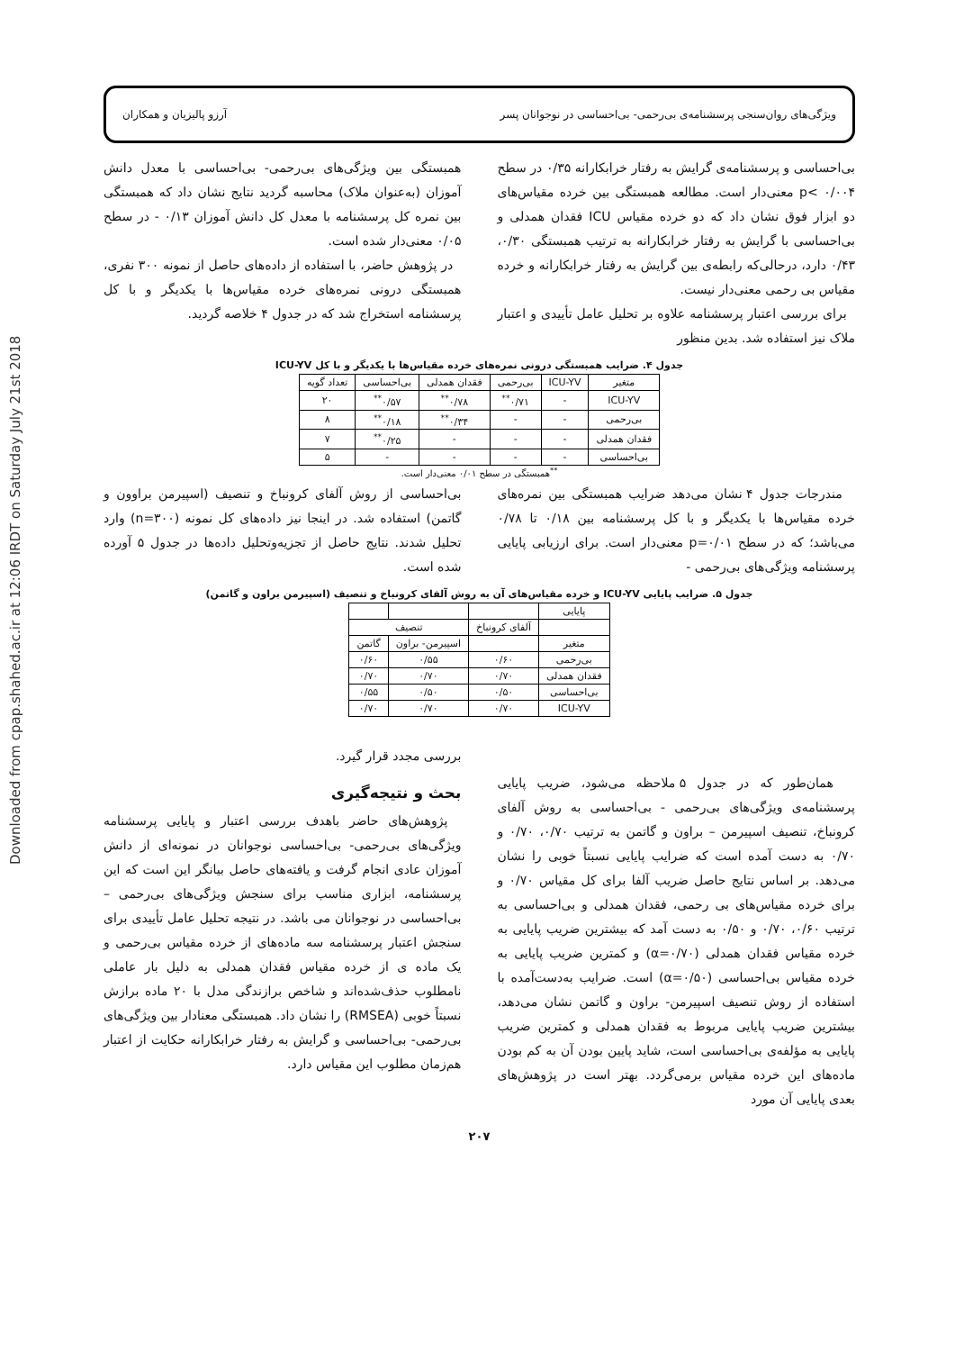Downloaded from cpap.shahed.ac.ir at 12:06 IRDT on Saturday July 21st 2018
ویژگی‌های روان‌سنجی پرسشنامه‌ی بی‌رحمی- بی‌احساسی در نوجوانان پسر آرزو پالیزیان و همکاران
بی‌احساسی و پرسشنامه‌ی گرایش به رفتار خرابکارانه ۰/۳۵ در سطح ۰/۰۰۴ >p معنی‌دار است. مطالعه همبستگی بین خرده مقیاس‌های دو ابزار فوق نشان داد که دو خرده مقیاس ICU فقدان همدلی و بی‌احساسی با گرایش به رفتار خرابکارانه به ترتیب همبستگی ۰/۳۰، ۰/۴۳ دارد، درحالی‌که رابطه‌ی بین گرایش به رفتار خرابکارانه و خرده مقیاس بی رحمی معنی‌دار نیست.
برای بررسی اعتبار پرسشنامه علاوه بر تحلیل عامل تأییدی و اعتبار ملاک نیز استفاده شد. بدین منظور
همبستگی بین ویژگی‌های بی‌رحمی- بی‌احساسی با معدل دانش آموزان (به‌عنوان ملاک) محاسبه گردید نتایج نشان داد که همبستگی بین نمره کل پرسشنامه با معدل کل دانش آموزان ۰/۱۳ - در سطح ۰/۰۵ معنی‌دار شده است.
در پژوهش حاضر، با استفاده از داده‌های حاصل از نمونه ۳۰۰ نفری، همبستگی درونی نمره‌های خرده مقیاس‌ها با یکدیگر و با کل پرسشنامه استخراج شد که در جدول ۴ خلاصه گردید.
جدول ۴. ضرایب همبستگی درونی نمره‌های خرده مقیاس‌ها با یکدیگر و با کل ICU-YV
| متغیر | ICU-YV | بی‌رحمی | فقدان همدلی | بی‌احساسی | تعداد گویه |
| --- | --- | --- | --- | --- | --- |
| ICU-YV | - | ۰/۷۱<sup>**</sup> | ۰/۷۸<sup>**</sup> | ۰/۵۷<sup>**</sup> | ۲۰ |
| بی‌رحمی | - | - | ۰/۳۴<sup>**</sup> | ۰/۱۸<sup>**</sup> | ۸ |
| فقدان همدلی | - | - | - | ۰/۲۵<sup>**</sup> | ۷ |
| بی‌احساسی | - | - | - | - | ۵ |
<sup>**</sup> همبستگی در سطح ۰/۰۱ معنی‌دار است.
مندرجات جدول ۴ نشان می‌دهد ضرایب همبستگی بین نمره‌های خرده مقیاس‌ها با یکدیگر و با کل پرسشنامه بین ۰/۱۸ تا ۰/۷۸ می‌باشد؛ که در سطح p=۰/۰۱ معنی‌دار است. برای ارزیابی پایایی پرسشنامه ویژگی‌های بی‌رحمی -
بی‌احساسی از روش آلفای کرونباخ و تنصیف (اسپیرمن براوون و گاتمن) استفاده شد. در اینجا نیز داده‌های کل نمونه (n=۳۰۰) وارد تحلیل شدند. نتایج حاصل از تجزیه‌وتحلیل داده‌ها در جدول ۵ آورده شده است.
جدول ۵. ضرایب پایایی ICU-YV و خرده مقیاس‌های آن به روش آلفای کرونباخ و تنصیف (اسپیرمن براون و گاتمن)
| پایایی | | | |
| | آلفای کرونباخ | تنصیف | |
| متغیر | | اسپیرمن- براون | گاتمن |
| بی‌رحمی | ۰/۶۰ | ۰/۵۵ | ۰/۶۰ |
| فقدان همدلی | ۰/۷۰ | ۰/۷۰ | ۰/۷۰ |
| بی‌احساسی | ۰/۵۰ | ۰/۵۰ | ۰/۵۵ |
| ICU-YV | ۰/۷۰ | ۰/۷۰ | ۰/۷۰ |
همان‌طور که در جدول ۵ ملاحظه می‌شود، ضریب پایایی پرسشنامه‌ی ویژگی‌های بی‌رحمی - بی‌احساسی به روش آلفای کرونباخ، تنصیف اسپیرمن – براون و گاتمن به ترتیب ۰/۷۰، ۰/۷۰ و ۰/۷۰ به دست آمده است که ضرایب پایایی نسبتاً خوبی را نشان می‌دهد. بر اساس نتایج حاصل ضریب آلفا برای کل مقیاس ۰/۷۰ و برای خرده مقیاس‌های بی رحمی، فقدان همدلی و بی‌احساسی به ترتیب ۰/۶۰، ۰/۷۰ و ۰/۵۰ به دست آمد که بیشترین ضریب پایایی به خرده مقیاس فقدان همدلی (α=۰/۷۰) و کمترین ضریب پایایی به خرده مقیاس بی‌احساسی (α=۰/۵۰) است. ضرایب به‌دست‌آمده با استفاده از روش تنصیف اسپیرمن- براون و گاتمن نشان می‌دهد، بیشترین ضریب پایایی مربوط به فقدان همدلی و کمترین ضریب پایایی به مؤلفه‌ی بی‌احساسی است، شاید پایین بودن آن به کم بودن ماده‌های این خرده مقیاس برمی‌گردد. بهتر است در پژوهش‌های بعدی پایایی آن مورد
بررسی مجدد قرار گیرد.
بحث و نتیجه‌گیری
پژوهش‌های حاضر باهدف بررسی اعتبار و پایایی پرسشنامه ویژگی‌های بی‌رحمی- بی‌احساسی نوجوانان در نمونه‌ای از دانش آموزان عادی انجام گرفت و یافته‌های حاصل بیانگر این است که این پرسشنامه، ابزاری مناسب برای سنجش ویژگی‌های بی‌رحمی – بی‌احساسی در نوجوانان می باشد. در نتیجه تحلیل عامل تأییدی برای سنجش اعتبار پرسشنامه سه ماده‌های از خرده مقیاس بی‌رحمی و یک ماده ی از خرده مقیاس فقدان همدلی به دلیل بار عاملی نامطلوب حذف‌شده‌اند و شاخص برازندگی مدل با ۲۰ ماده برازش نسبتاً خوبی (RMSEA) را نشان داد. همبستگی معنادار بین ویژگی‌های بی‌رحمی- بی‌احساسی و گرایش به رفتار خرابکارانه حکایت از اعتبار هم‌زمان مطلوب این مقیاس دارد.
۲۰۷